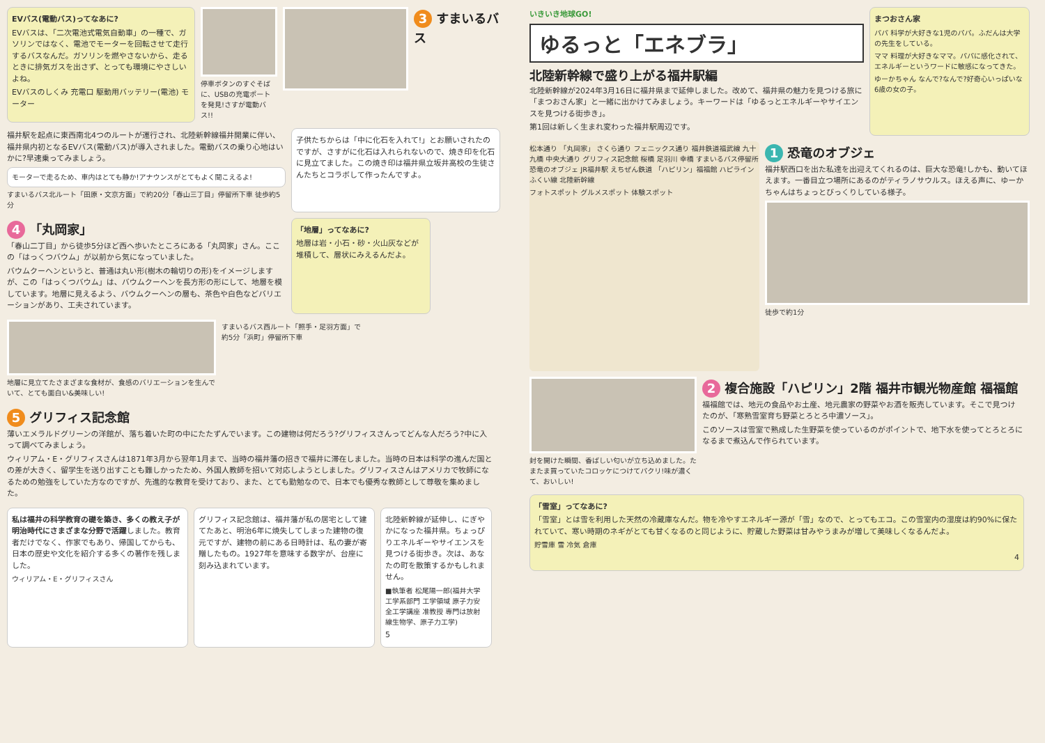EVバス(電動バス)ってなあに?
EVバスは、「二次電池式電気自動車」の一種で、ガソリンではなく、電池でモーターを回転させて走行するバスなんだ。ガソリンを燃やさないから、走るときに排気ガスを出さず、とっても環境にやさしいよね。
EVバスのしくみ 充電口 駆動用バッテリー(電池) モーター
停車ボタンのすぐそばに、USBの充電ポートを発見!さすが電動バス!!
3 すまいるバス
福井駅を起点に東西南北4つのルートが運行され、北陸新幹線福井開業に伴い、福井県内初となるEVバス(電動バス)が導入されました。電動バスの乗り心地はいかに?早速乗ってみましょう。
モーターで走るため、車内はとても静か!アナウンスがとてもよく聞こえるよ!
すまいるバス北ルート「田原・文京方面」で約20分「春山三丁目」停留所下車 徒歩約5分
子供たちからは「中に化石を入れて!」とお願いされたのですが、さすがに化石は入れられないので、焼き印を化石に見立てました。この焼き印は福井県立坂井高校の生徒さんたちとコラボして作ったんですよ。
4 「丸岡家」
「春山二丁目」から徒歩5分ほど西へ歩いたところにある「丸岡家」さん。ここの「はっくつバウム」が以前から気になっていました。
バウムクーヘンというと、普通は丸い形(樹木の輪切りの形)をイメージしますが、この「はっくつバウム」は、バウムクーヘンを長方形の形にして、地層を模しています。地層に見えるよう、バウムクーヘンの層も、茶色や白色などバリエーションがあり、工夫されています。
「地層」ってなあに?
地層は岩・小石・砂・火山灰などが堆積して、層状にみえるんだよ。
地層に見立てたさまざまな食材が、食感のバリエーションを生んでいて、とても面白い&美味しい!
すまいるバス西ルート「照手・足羽方面」で約5分「浜町」停留所下車
5 グリフィス記念館
薄いエメラルドグリーンの洋館が、落ち着いた町の中にたたずんでいます。この建物は何だろう?グリフィスさんってどんな人だろう?中に入って調べてみましょう。
ウィリアム・E・グリフィスさんは1871年3月から翌年1月まで、当時の福井藩の招きで福井に滞在しました。当時の日本は科学の進んだ国との差が大きく、留学生を送り出すことも難しかったため、外国人教師を招いて対応しようとしました。グリフィスさんはアメリカで牧師になるための勉強をしていた方なのですが、先進的な教育を受けており、また、とても勤勉なので、日本でも優秀な教師として尊敬を集めました。
私は福井の科学教育の礎を築き、多くの教え子が明治時代にさまざまな分野で活躍しました。教育者だけでなく、作家でもあり、帰国してからも、日本の歴史や文化を紹介する多くの著作を残しました。
ウィリアム・E・グリフィスさん
グリフィス記念館は、福井藩が私の居宅として建てたあと、明治6年に焼失してしまった建物の復元ですが、建物の前にある日時計は、私の妻が寄贈したもの。1927年を意味する数字が、台座に刻み込まれています。
北陸新幹線が延伸し、にぎやかになった福井県。ちょっぴりエネルギーやサイエンスを見つける街歩き。次は、あなたの町を散策するかもしれません。
■執筆者 松尾陽一郎(福井大学 工学系部門 工学領域 原子力安全工学講座 准教授 専門は放射線生物学、原子力工学)
5
いきいき地球GO!
ゆるっと「エネブラ」
北陸新幹線で盛り上がる福井駅編
北陸新幹線が2024年3月16日に福井県まで延伸しました。改めて、福井県の魅力を見つける旅に「まつおさん家」と一緒に出かけてみましょう。キーワードは「ゆるっとエネルギーやサイエンスを見つける街歩き」。
第1回は新しく生まれ変わった福井駅周辺です。
まつおさん家
パパ 科学が大好きな1児のパパ。ふだんは大学の先生をしている。
ママ 料理が大好きなママ。パパに感化されて、エネルギーというワードに敏感になってきた。
ゆーかちゃん なんで?なんで?好奇心いっぱいな6歳の女の子。
松本通り 「丸岡家」 さくら通り フェニックス通り 福井鉄道福武線 九十九橋 中央大通り グリフィス記念館 桜橋 足羽川 幸橋 すまいるバス停留所 恐竜のオブジェ JR福井駅 えちぜん鉄道 「ハピリン」福福館 ハピラインふくい線 北陸新幹線
フォトスポット グルメスポット 体験スポット
1 恐竜のオブジェ
福井駅西口を出た私達を出迎えてくれるのは、巨大な恐竜!しかも、動いてほえます。一番目立つ場所にあるのがティラノサウルス。ほえる声に、ゆーかちゃんはちょっとびっくりしている様子。
徒歩で約1分
封を開けた瞬間、香ばしい匂いが立ち込めました。たまたま買っていたコロッケにつけてパクリ!味が濃くて、おいしい!
2 複合施設「ハピリン」2階 福井市観光物産館 福福館
福福館では、地元の食品やお土産、地元農家の野菜やお酒を販売しています。そこで見つけたのが、「寒熟雪室育ち野菜とろとろ中濃ソース」。
このソースは雪室で熟成した生野菜を使っているのがポイントで、地下水を使ってとろとろになるまで煮込んで作られています。
「雪室」ってなあに?
「雪室」とは雪を利用した天然の冷蔵庫なんだ。物を冷やすエネルギー源が「雪」なので、とってもエコ。この雪室内の湿度は約90%に保たれていて、寒い時期のネギがとても甘くなるのと同じように、貯蔵した野菜は甘みやうまみが増して美味しくなるんだよ。
貯雪庫 雪 冷気 倉庫
4